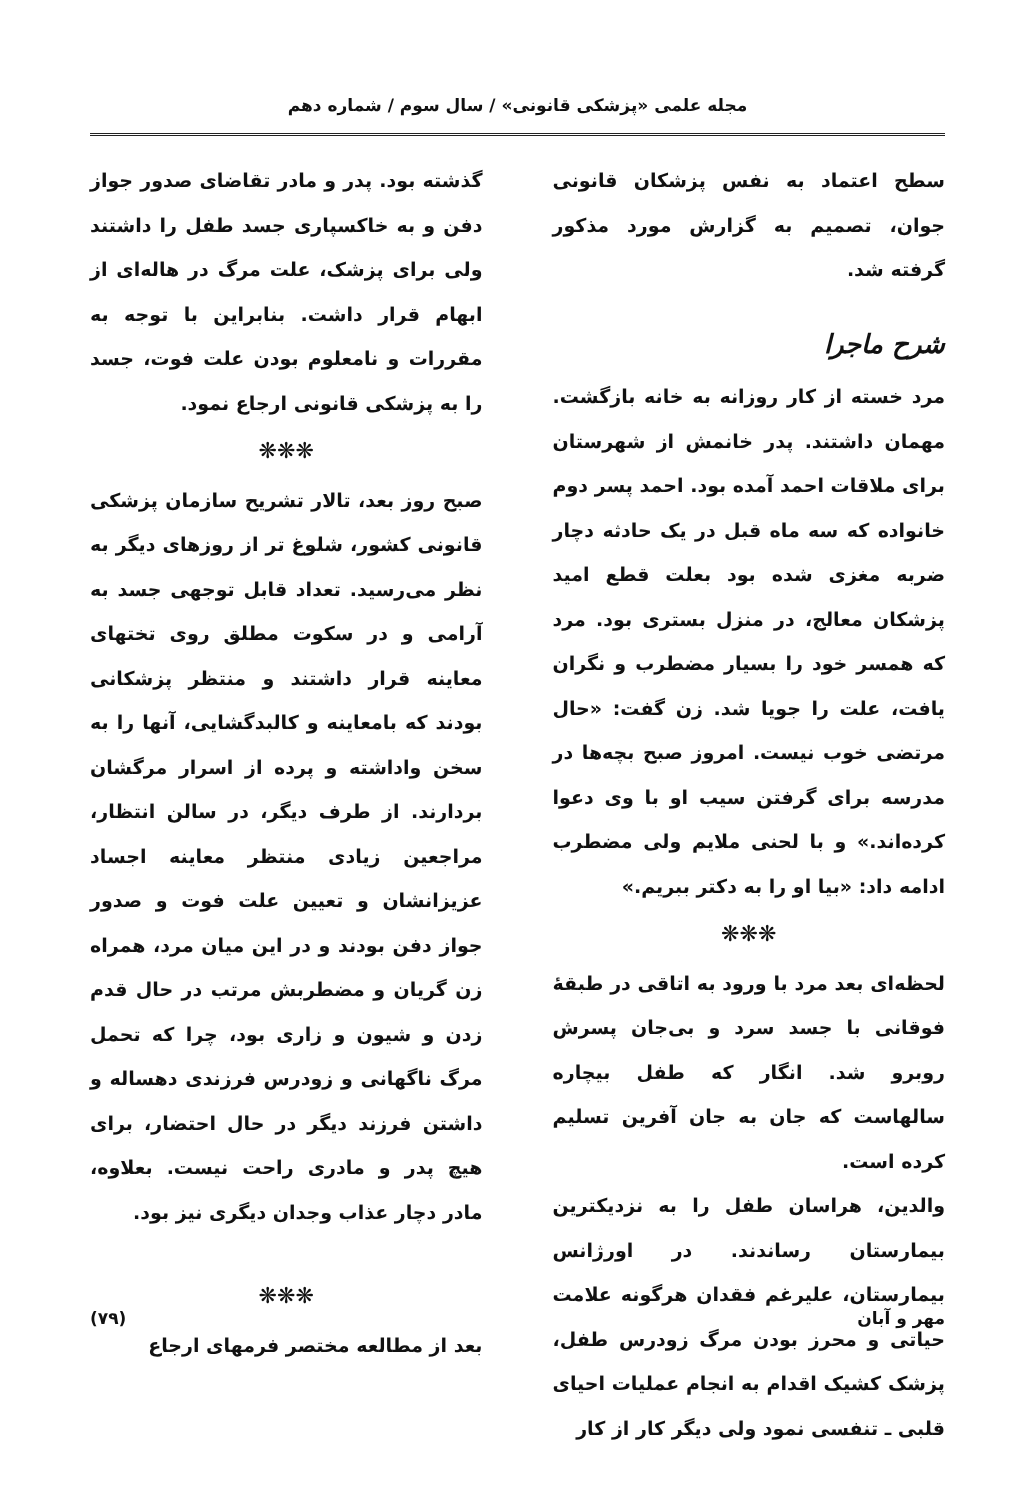مجله علمی «پزشکی قانونی» / سال سوم / شماره دهم
سطح اعتماد به نفس پزشکان قانونی جوان، تصمیم به گزارش مورد مذکور گرفته شد.
شرح ماجرا
مرد خسته از کار روزانه به خانه بازگشت. مهمان داشتند. پدر خانمش از شهرستان برای ملاقات احمد آمده بود. احمد پسر دوم خانواده که سه ماه قبل در یک حادثه دچار ضربه مغزی شده بود بعلت قطع امید پزشکان معالج، در منزل بستری بود. مرد که همسر خود را بسیار مضطرب و نگران یافت، علت را جویا شد. زن گفت: «حال مرتضی خوب نیست. امروز صبح بچه‌ها در مدرسه برای گرفتن سیب او با وی دعوا کرده‌اند.» و با لحنی ملایم ولی مضطرب ادامه داد: «بیا او را به دکتر ببریم.»
❋❋❋
لحظه‌ای بعد مرد با ورود به اتاقی در طبقهٔ فوقانی با جسد سرد و بی‌جان پسرش روبرو شد. انگار که طفل بیچاره سالهاست که جان به جان آفرین تسلیم کرده است.
والدین، هراسان طفل را به نزدیکترین بیمارستان رساندند. در اورژانس بیمارستان، علیرغم فقدان هرگونه علامت حیاتی و محرز بودن مرگ زودرس طفل، پزشک کشیک اقدام به انجام عملیات احیای قلبی ـ تنفسی نمود ولی دیگر کار از کار
گذشته بود. پدر و مادر تقاضای صدور جواز دفن و به خاکسپاری جسد طفل را داشتند ولی برای پزشک، علت مرگ در هاله‌ای از ابهام قرار داشت. بنابراین با توجه به مقررات و نامعلوم بودن علت فوت، جسد را به پزشکی قانونی ارجاع نمود.
❋❋❋
صبح روز بعد، تالار تشریح سازمان پزشکی قانونی کشور، شلوغ تر از روزهای دیگر به نظر می‌رسید. تعداد قابل توجهی جسد به آرامی و در سکوت مطلق روی تختهای معاینه قرار داشتند و منتظر پزشکانی بودند که بامعاینه و کالبدگشایی، آنها را به سخن واداشته و پرده از اسرار مرگشان بردارند. از طرف دیگر، در سالن انتظار، مراجعین زیادی منتظر معاینه اجساد عزیزانشان و تعیین علت فوت و صدور جواز دفن بودند و در این میان مرد، همراه زن گریان و مضطربش مرتب در حال قدم زدن و شیون و زاری بود، چرا که تحمل مرگ ناگهانی و زودرس فرزندی دهساله و داشتن فرزند دیگر در حال احتضار، برای هیچ پدر و مادری راحت نیست. بعلاوه، مادر دچار عذاب وجدان دیگری نیز بود.
❋❋❋
بعد از مطالعه مختصر فرمهای ارجاع
مهر و آبان (۷۹)